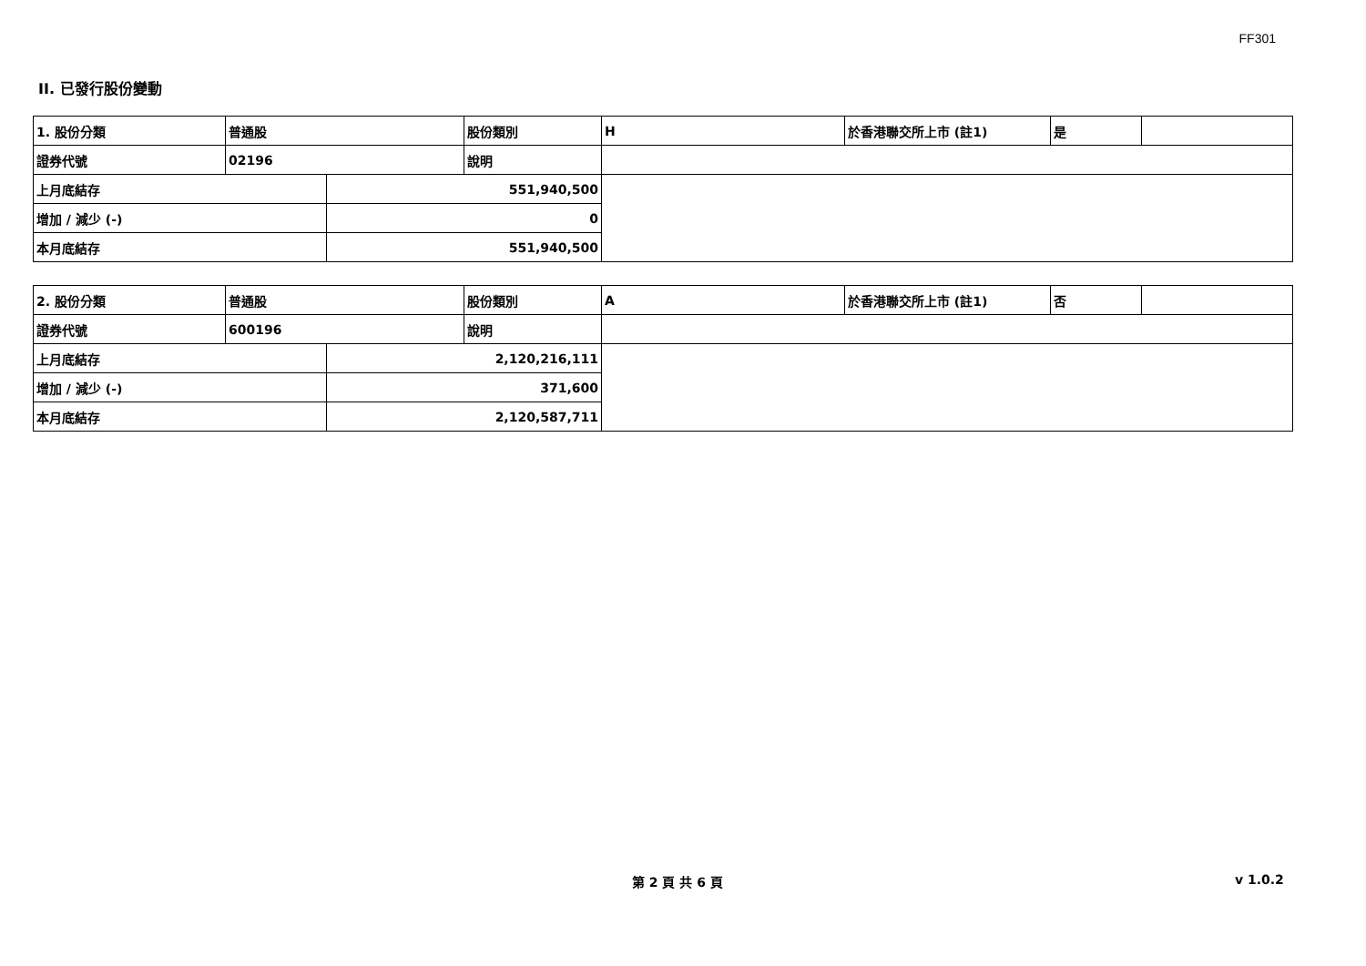FF301
II. 已發行股份變動
| 1. 股份分類 | 普通股 | | 股份類別 | H | 於香港聯交所上市 (註1) | 是 | |
| 證券代號 | 02196 | | 說明 | | | | |
| 上月底結存 | | 551,940,500 | | | | | |
| 增加 / 減少 (-) | | 0 | | | | | |
| 本月底結存 | | 551,940,500 | | | | | |
| 2. 股份分類 | 普通股 | | 股份類別 | A | 於香港聯交所上市 (註1) | 否 | |
| 證券代號 | 600196 | | 說明 | | | | |
| 上月底結存 | | 2,120,216,111 | | | | | |
| 增加 / 減少 (-) | | 371,600 | | | | | |
| 本月底結存 | | 2,120,587,711 | | | | | |
第 2 頁 共 6 頁 v 1.0.2